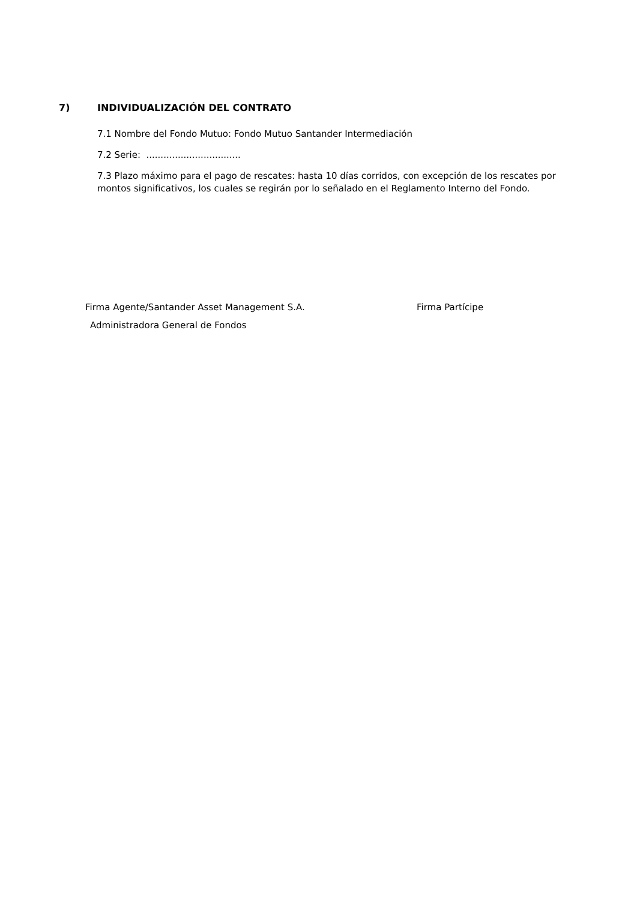7) INDIVIDUALIZACIÓN DEL CONTRATO
7.1 Nombre del Fondo Mutuo: Fondo Mutuo Santander Intermediación
7.2 Serie: .................................
7.3 Plazo máximo para el pago de rescates: hasta 10 días corridos, con excepción de los rescates por montos significativos, los cuales se regirán por lo señalado en el Reglamento Interno del Fondo.
Firma Agente/Santander Asset Management S.A. Firma Partícipe
Administradora General de Fondos